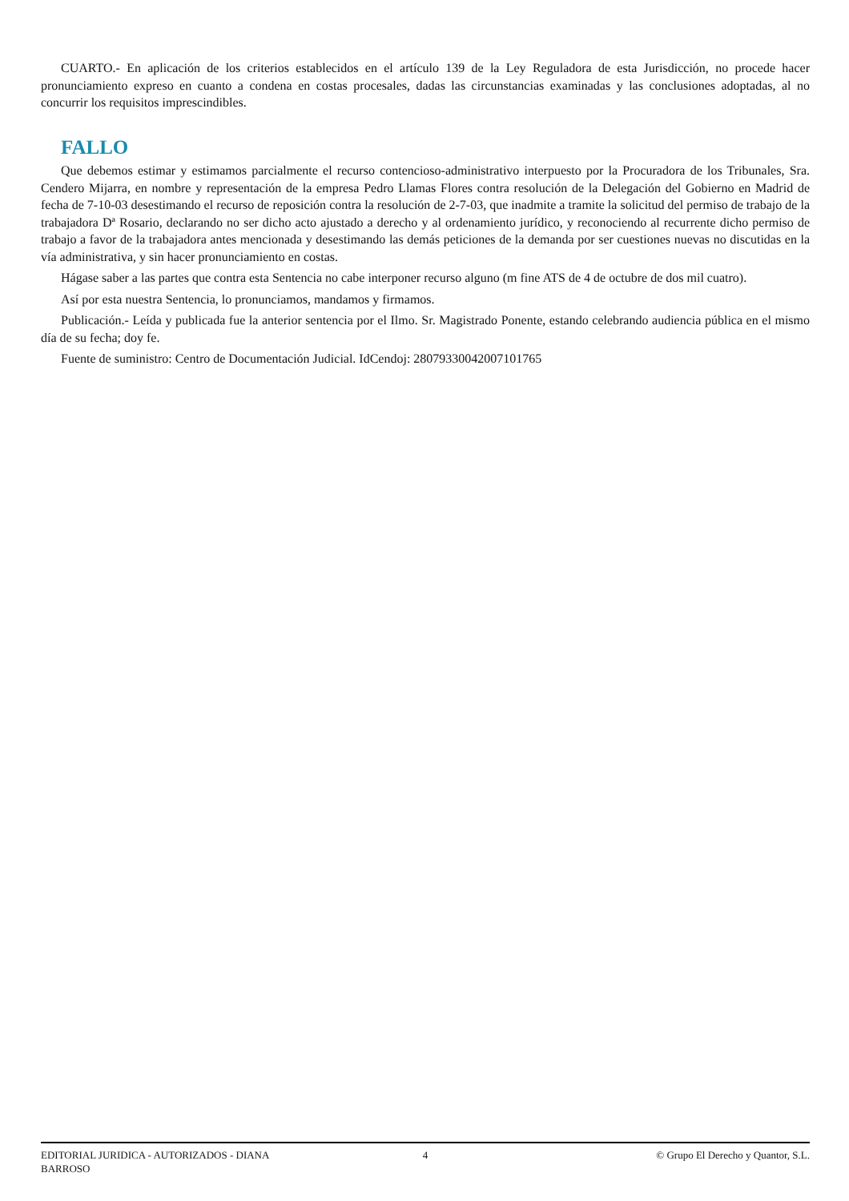CUARTO.- En aplicación de los criterios establecidos en el artículo 139 de la Ley Reguladora de esta Jurisdicción, no procede hacer pronunciamiento expreso en cuanto a condena en costas procesales, dadas las circunstancias examinadas y las conclusiones adoptadas, al no concurrir los requisitos imprescindibles.
FALLO
Que debemos estimar y estimamos parcialmente el recurso contencioso-administrativo interpuesto por la Procuradora de los Tribunales, Sra. Cendero Mijarra, en nombre y representación de la empresa Pedro Llamas Flores contra resolución de la Delegación del Gobierno en Madrid de fecha de 7-10-03 desestimando el recurso de reposición contra la resolución de 2-7-03, que inadmite a tramite la solicitud del permiso de trabajo de la trabajadora Dª Rosario, declarando no ser dicho acto ajustado a derecho y al ordenamiento jurídico, y reconociendo al recurrente dicho permiso de trabajo a favor de la trabajadora antes mencionada y desestimando las demás peticiones de la demanda por ser cuestiones nuevas no discutidas en la vía administrativa, y sin hacer pronunciamiento en costas.
Hágase saber a las partes que contra esta Sentencia no cabe interponer recurso alguno (m fine ATS de 4 de octubre de dos mil cuatro).
Así por esta nuestra Sentencia, lo pronunciamos, mandamos y firmamos.
Publicación.- Leída y publicada fue la anterior sentencia por el Ilmo. Sr. Magistrado Ponente, estando celebrando audiencia pública en el mismo día de su fecha; doy fe.
Fuente de suministro: Centro de Documentación Judicial. IdCendoj: 28079330042007101765
EDITORIAL JURIDICA - AUTORIZADOS - DIANA BARROSO
4 © Grupo El Derecho y Quantor, S.L.